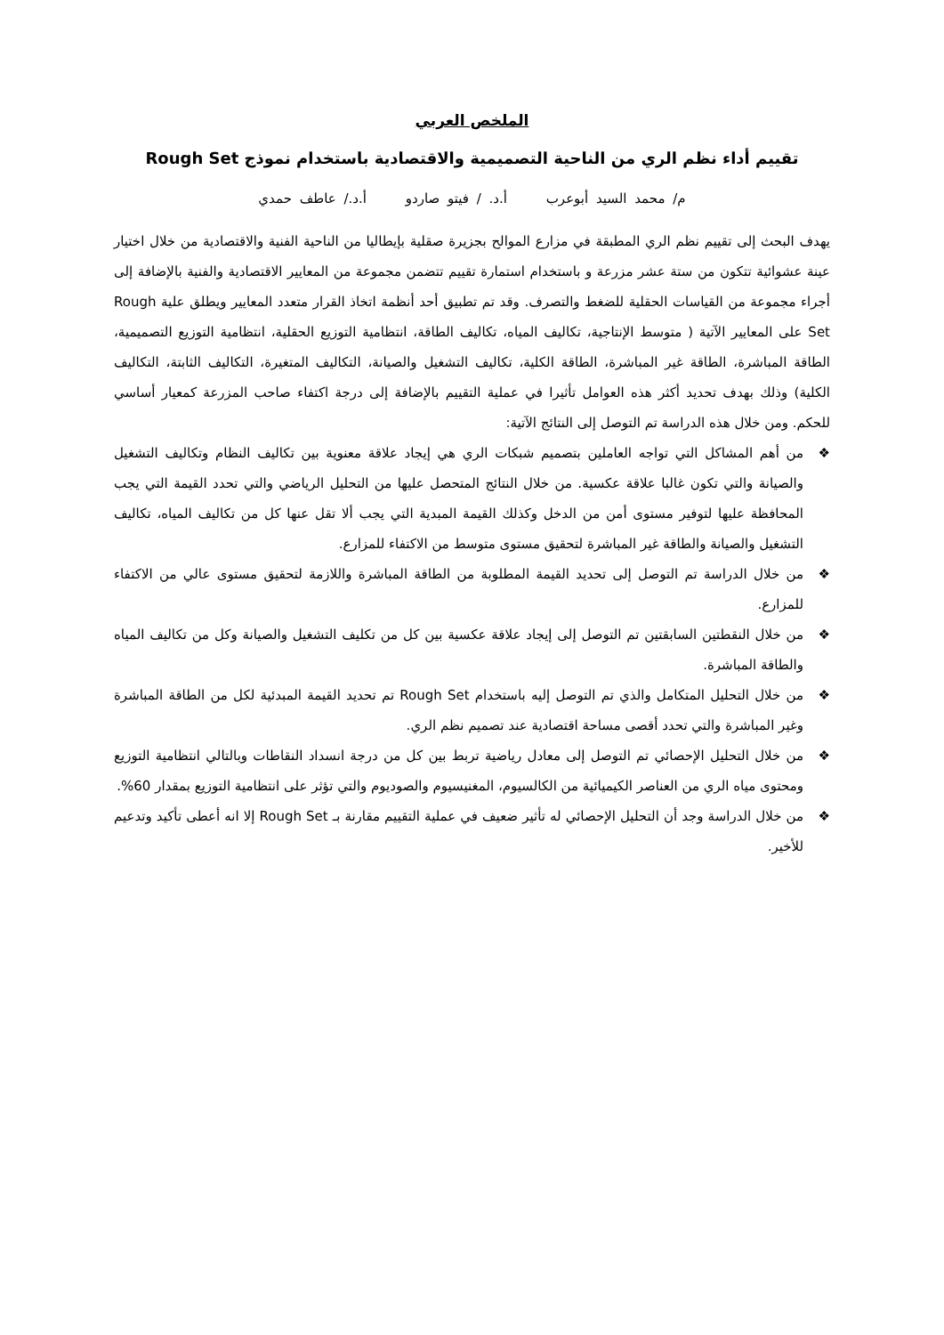الملخص العربي
تقييم أداء نظم الري من الناحية التصميمية والاقتصادية باستخدام نموذج Rough Set
م/ محمد السيد أبوعرب أ.د. / فيتو صاردو أ.د./ عاطف حمدي
يهدف البحث إلى تقييم نظم الري المطبقة في مزارع الموالح بجزيرة صقلية بإيطاليا من الناحية الفنية والاقتصادية من خلال اختيار عينة عشوائية تتكون من ستة عشر مزرعة و باستخدام استمارة تقييم تتضمن مجموعة من المعايير الاقتصادية والفنية بالإضافة إلى أجراء مجموعة من القياسات الحقلية للضغط والتصرف. وقد تم تطبيق أحد أنظمة اتخاذ القرار متعدد المعايير ويطلق علية Rough Set على المعايير الآتية ( متوسط الإنتاجية، تكاليف المياه، تكاليف الطاقة، انتظامية التوزيع الحقلية، انتظامية التوزيع التصميمية، الطاقة المباشرة، الطاقة غير المباشرة، الطاقة الكلية، تكاليف التشغيل والصيانة، التكاليف المتغيرة، التكاليف الثابتة، التكاليف الكلية) وذلك بهدف تحديد أكثر هذه العوامل تأثيرا في عملية التقييم بالإضافة إلى درجة اكتفاء صاحب المزرعة كمعيار أساسي للحكم. ومن خلال هذه الدراسة تم التوصل إلى النتائج الآتية:
❖ من أهم المشاكل التي تواجه العاملين بتصميم شبكات الري هي إيجاد علاقة معنوية بين تكاليف النظام وتكاليف التشغيل والصيانة والتي تكون غالبا علاقة عكسية. من خلال النتائج المتحصل عليها من التحليل الرياضي والتي تحدد القيمة التي يجب المحافظة عليها لتوفير مستوى أمن من الدخل وكذلك القيمة المبدية التي يجب ألا تقل عنها كل من تكاليف المياه، تكاليف التشغيل والصيانة والطاقة غير المباشرة لتحقيق مستوى متوسط من الاكتفاء للمزارع.
❖ من خلال الدراسة تم التوصل إلى تحديد القيمة المطلوبة من الطاقة المباشرة واللازمة لتحقيق مستوى عالي من الاكتفاء للمزارع.
❖ من خلال النقطتين السابقتين تم التوصل إلى إيجاد علاقة عكسية بين كل من تكليف التشغيل والصيانة وكل من تكاليف المياه والطاقة المباشرة.
❖ من خلال التحليل المتكامل والذي تم التوصل إليه باستخدام Rough Set تم تحديد القيمة المبدئية لكل من الطاقة المباشرة وغير المباشرة والتي تحدد أقصى مساحة اقتصادية عند تصميم نظم الري.
❖ من خلال التحليل الإحصائي تم التوصل إلى معادل رياضية تربط بين كل من درجة انسداد النقاطات وبالتالي انتظامية التوزيع ومحتوى مياه الري من العناصر الكيميائية من الكالسيوم، المغنيسيوم والصوديوم والتي تؤثر على انتظامية التوزيع بمقدار 60%.
❖ من خلال الدراسة وجد أن التحليل الإحصائي له تأثير ضعيف في عملية التقييم مقارنة بـ Rough Set إلا انه أعطى تأكيد وتدعيم للأخير.